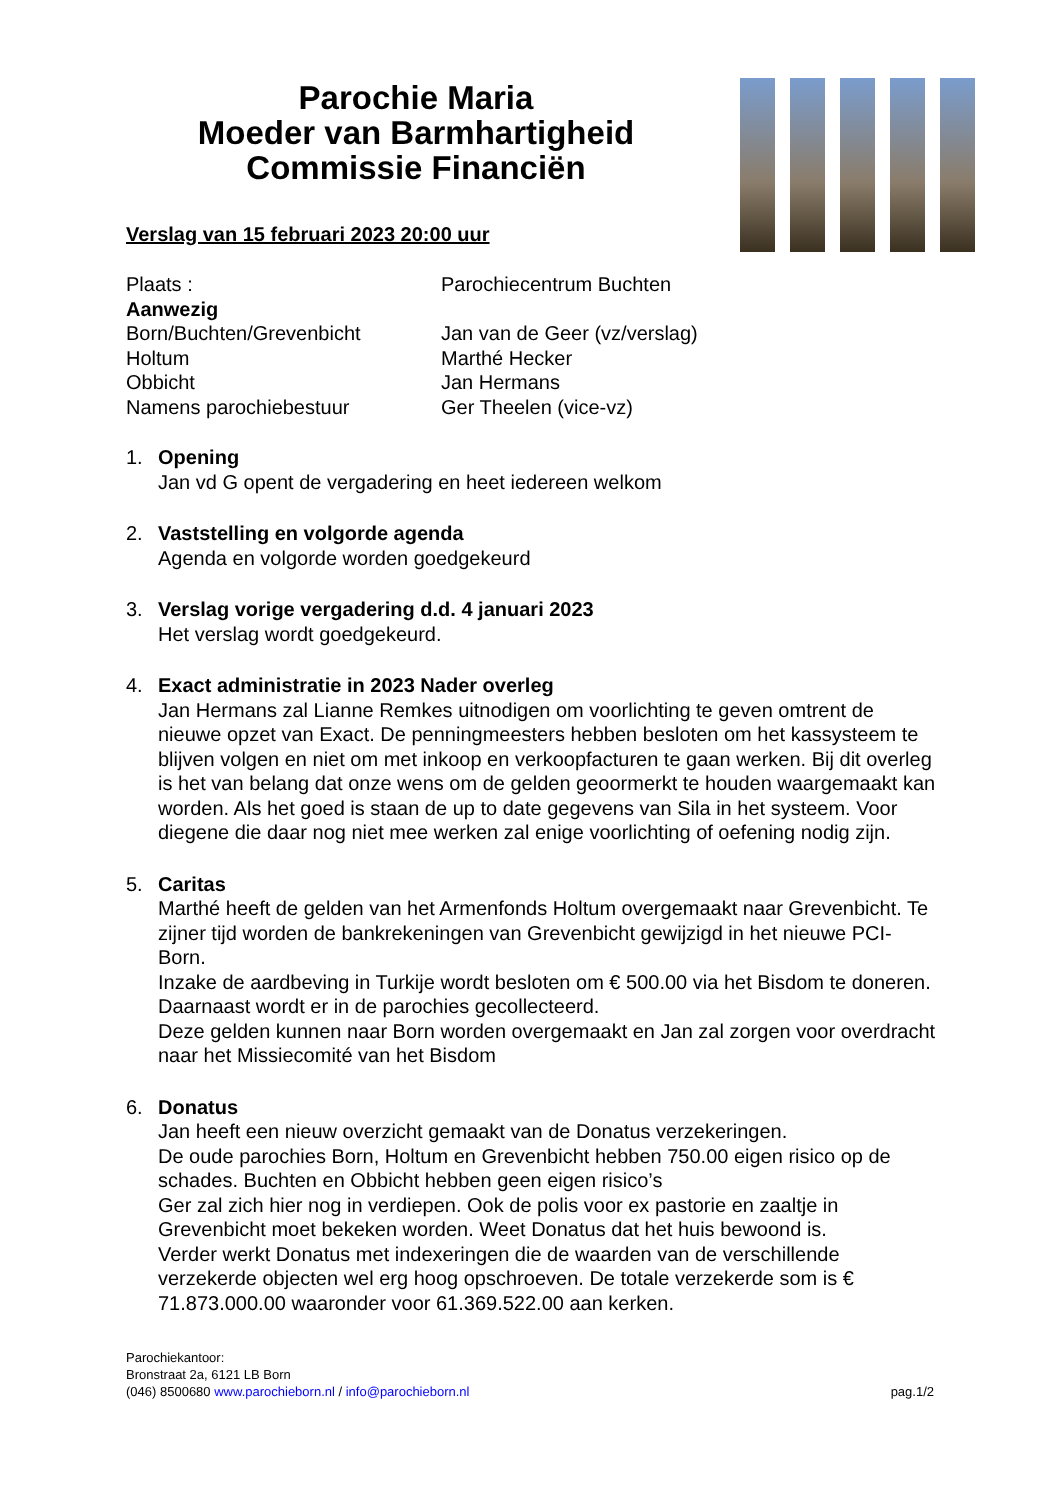Parochie Maria
Moeder van Barmhartigheid
Commissie Financiën
Verslag van 15 februari 2023 20:00 uur
| Plaats : | Parochiecentrum Buchten |
| Aanwezig | |
| Born/Buchten/Grevenbicht | Jan van de Geer (vz/verslag) |
| Holtum | Marthé Hecker |
| Obbicht | Jan Hermans |
| Namens parochiebestuur | Ger Theelen (vice-vz) |
1. Opening
Jan vd G opent de vergadering en heet iedereen welkom
2. Vaststelling en volgorde agenda
Agenda en volgorde worden goedgekeurd
3. Verslag vorige vergadering d.d. 4 januari 2023
Het verslag wordt goedgekeurd.
4. Exact administratie in 2023 Nader overleg
Jan Hermans zal Lianne Remkes uitnodigen om voorlichting te geven omtrent de nieuwe opzet van Exact. De penningmeesters hebben besloten om het kassysteem te blijven volgen en niet om met inkoop en verkoopfacturen te gaan werken. Bij dit overleg is het van belang dat onze wens om de gelden geoormerkt te houden waargemaakt kan worden. Als het goed is staan de up to date gegevens van Sila in het systeem. Voor diegene die daar nog niet mee werken zal enige voorlichting of oefening nodig zijn.
5. Caritas
Marthé heeft de gelden van het Armenfonds Holtum overgemaakt naar Grevenbicht. Te zijner tijd worden de bankrekeningen van Grevenbicht gewijzigd in het nieuwe PCI-Born.
Inzake de aardbeving in Turkije wordt besloten om € 500.00 via het Bisdom te doneren. Daarnaast wordt er in de parochies gecollecteerd.
Deze gelden kunnen naar Born worden overgemaakt en Jan zal zorgen voor overdracht naar het Missiecomité van het Bisdom
6. Donatus
Jan heeft een nieuw overzicht gemaakt van de Donatus verzekeringen.
De oude parochies Born, Holtum en Grevenbicht hebben 750.00 eigen risico op de schades. Buchten en Obbicht hebben geen eigen risico’s
Ger zal zich hier nog in verdiepen. Ook de polis voor ex pastorie en zaaltje in Grevenbicht moet bekeken worden. Weet Donatus dat het huis bewoond is.
Verder werkt Donatus met indexeringen die de waarden van de verschillende verzekerde objecten wel erg hoog opschroeven. De totale verzekerde som is € 71.873.000.00 waaronder voor 61.369.522.00 aan kerken.
Parochiekantoor:
Bronstraat 2a, 6121 LB Born
(046) 8500680 www.parochieborn.nl / info@parochieborn.nl
pag.1/2